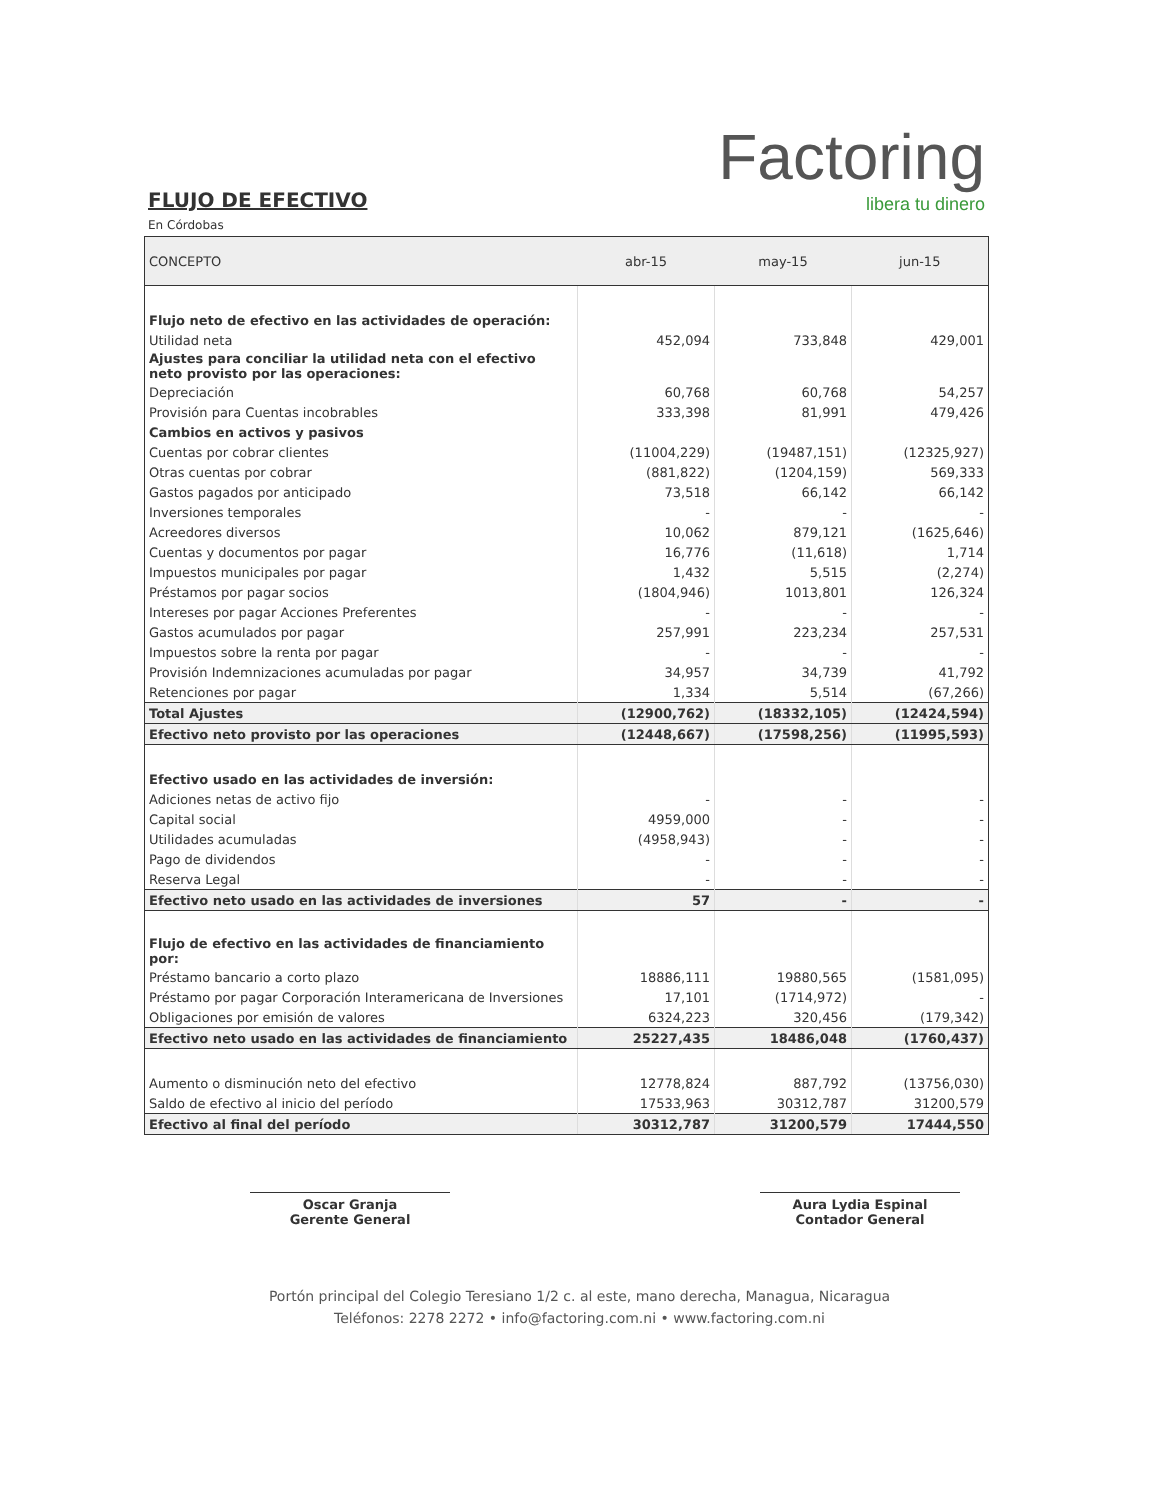Factoring
libera tu dinero
FLUJO DE EFECTIVO
En Córdobas
| CONCEPTO | abr-15 | may-15 | jun-15 |
| --- | --- | --- | --- |
| Flujo neto de efectivo en las actividades de operación: | | | |
| Utilidad neta | 452,094 | 733,848 | 429,001 |
| Ajustes para conciliar la utilidad neta con el efectivo neto provisto por las operaciones: | | | |
| Depreciación | 60,768 | 60,768 | 54,257 |
| Provisión para Cuentas incobrables | 333,398 | 81,991 | 479,426 |
| Cambios en activos y pasivos | | | |
| Cuentas por cobrar clientes | (11004,229) | (19487,151) | (12325,927) |
| Otras cuentas por cobrar | (881,822) | (1204,159) | 569,333 |
| Gastos pagados por anticipado | 73,518 | 66,142 | 66,142 |
| Inversiones temporales | - | - | - |
| Acreedores diversos | 10,062 | 879,121 | (1625,646) |
| Cuentas y documentos por pagar | 16,776 | (11,618) | 1,714 |
| Impuestos municipales por pagar | 1,432 | 5,515 | (2,274) |
| Préstamos por pagar socios | (1804,946) | 1013,801 | 126,324 |
| Intereses por pagar Acciones Preferentes | - | - | - |
| Gastos acumulados por pagar | 257,991 | 223,234 | 257,531 |
| Impuestos sobre la renta por pagar | - | - | - |
| Provisión Indemnizaciones acumuladas por pagar | 34,957 | 34,739 | 41,792 |
| Retenciones por pagar | 1,334 | 5,514 | (67,266) |
| Total Ajustes | (12900,762) | (18332,105) | (12424,594) |
| Efectivo neto provisto por las operaciones | (12448,667) | (17598,256) | (11995,593) |
| Efectivo usado en las actividades de inversión: | | | |
| Adiciones netas de activo fijo | - | - | - |
| Capital social | 4959,000 | - | - |
| Utilidades acumuladas | (4958,943) | - | - |
| Pago de dividendos | - | - | - |
| Reserva Legal | - | - | - |
| Efectivo neto usado en las actividades de inversiones | 57 | - | - |
| Flujo de efectivo en las actividades de financiamiento por: | | | |
| Préstamo bancario a corto plazo | 18886,111 | 19880,565 | (1581,095) |
| Préstamo por pagar Corporación Interamericana de Inversiones | 17,101 | (1714,972) | - |
| Obligaciones por emisión de valores | 6324,223 | 320,456 | (179,342) |
| Efectivo neto usado en las actividades de financiamiento | 25227,435 | 18486,048 | (1760,437) |
| Aumento o disminución neto del efectivo | 12778,824 | 887,792 | (13756,030) |
| Saldo de efectivo al inicio del período | 17533,963 | 30312,787 | 31200,579 |
| Efectivo al final del período | 30312,787 | 31200,579 | 17444,550 |
Oscar Granja
Gerente General
Aura Lydia Espinal
Contador General
Portón principal del Colegio Teresiano 1/2 c. al este, mano derecha, Managua, Nicaragua
Teléfonos: 2278 2272 • info@factoring.com.ni • www.factoring.com.ni